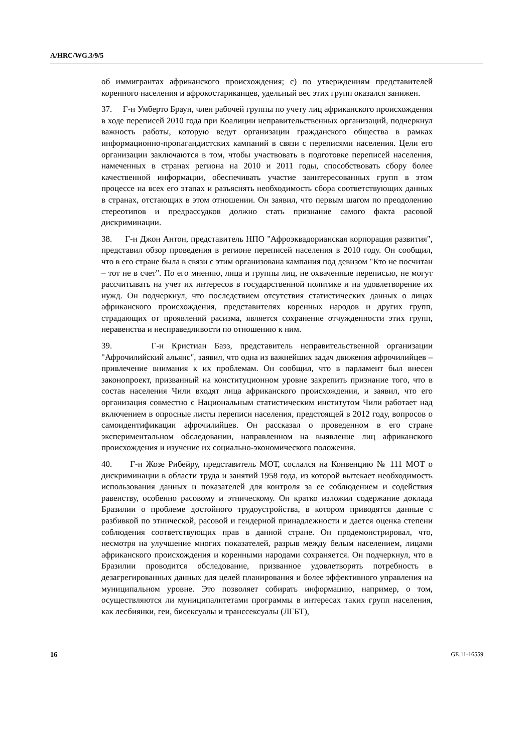A/HRC/WG.3/9/5
об иммигрантах африканского происхождения; c) по утверждениям представителей коренного населения и афрокостариканцев, удельный вес этих групп оказался занижен.
37. Г-н Умберто Браун, член рабочей группы по учету лиц африканского происхождения в ходе переписей 2010 года при Коалиции неправительственных организаций, подчеркнул важность работы, которую ведут организации гражданского общества в рамках информационно-пропагандистских кампаний в связи с переписями населения. Цели его организации заключаются в том, чтобы участвовать в подготовке переписей населения, намеченных в странах региона на 2010 и 2011 годы, способствовать сбору более качественной информации, обеспечивать участие заинтересованных групп в этом процессе на всех его этапах и разъяснять необходимость сбора соответствующих данных в странах, отстающих в этом отношении. Он заявил, что первым шагом по преодолению стереотипов и предрассудков должно стать признание самого факта расовой дискриминации.
38. Г-н Джон Антон, представитель НПО "Афроэквадорианская корпорация развития", представил обзор проведения в регионе переписей населения в 2010 году. Он сообщил, что в его стране была в связи с этим организована кампания под девизом "Кто не посчитан – тот не в счет". По его мнению, лица и группы лиц, не охваченные переписью, не могут рассчитывать на учет их интересов в государственной политике и на удовлетворение их нужд. Он подчеркнул, что последствием отсутствия статистических данных о лицах африканского происхождения, представителях коренных народов и других групп, страдающих от проявлений расизма, является сохранение отчужденности этих групп, неравенства и несправедливости по отношению к ним.
39. Г-н Кристиан Баэз, представитель неправительственной организации "Афрочилийский альянс", заявил, что одна из важнейших задач движения афрочилийцев – привлечение внимания к их проблемам. Он сообщил, что в парламент был внесен законопроект, призванный на конституционном уровне закрепить признание того, что в состав населения Чили входят лица африканского происхождения, и заявил, что его организация совместно с Национальным статистическим институтом Чили работает над включением в опросные листы переписи населения, предстоящей в 2012 году, вопросов о самоидентификации афрочилийцев. Он рассказал о проведенном в его стране экспериментальном обследовании, направленном на выявление лиц африканского происхождения и изучение их социально-экономического положения.
40. Г-н Жозе Рибейру, представитель МОТ, сослался на Конвенцию № 111 МОТ о дискриминации в области труда и занятий 1958 года, из которой вытекает необходимость использования данных и показателей для контроля за ее соблюдением и содействия равенству, особенно расовому и этническому. Он кратко изложил содержание доклада Бразилии о проблеме достойного трудоустройства, в котором приводятся данные с разбивкой по этнической, расовой и гендерной принадлежности и дается оценка степени соблюдения соответствующих прав в данной стране. Он продемонстрировал, что, несмотря на улучшение многих показателей, разрыв между белым населением, лицами африканского происхождения и коренными народами сохраняется. Он подчеркнул, что в Бразилии проводится обследование, призванное удовлетворять потребность в дезагрегированных данных для целей планирования и более эффективного управления на муниципальном уровне. Это позволяет собирать информацию, например, о том, осуществляются ли муниципалитетами программы в интересах таких групп населения, как лесбиянки, геи, бисексуалы и транссексуалы (ЛГБТ),
16 GE.11-16559